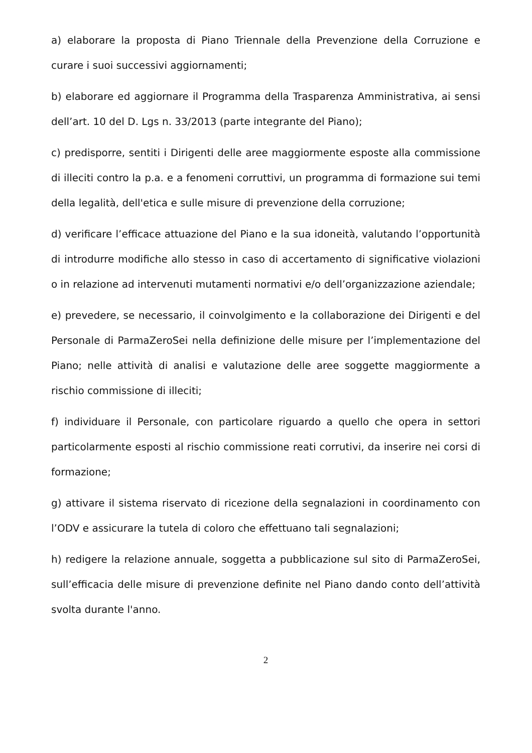a) elaborare la proposta di Piano Triennale della Prevenzione della Corruzione e curare i suoi successivi aggiornamenti;
b) elaborare ed aggiornare il Programma della Trasparenza Amministrativa, ai sensi dell’art. 10 del D. Lgs n. 33/2013 (parte integrante del Piano);
c) predisporre, sentiti i Dirigenti delle aree maggiormente esposte alla commissione di illeciti contro la p.a. e a fenomeni corruttivi, un programma di formazione sui temi della legalità, dell'etica e sulle misure di prevenzione della corruzione;
d) verificare l’efficace attuazione del Piano e la sua idoneità, valutando l’opportunità di introdurre modifiche allo stesso in caso di accertamento di significative violazioni o in relazione ad intervenuti mutamenti normativi e/o dell’organizzazione aziendale;
e) prevedere, se necessario, il coinvolgimento e la collaborazione dei Dirigenti e del Personale di ParmaZeroSei nella definizione delle misure per l’implementazione del Piano; nelle attività di analisi e valutazione delle aree soggette maggiormente a rischio commissione di illeciti;
f) individuare il Personale, con particolare riguardo a quello che opera in settori particolarmente esposti al rischio commissione reati corrutivi, da inserire nei corsi di formazione;
g) attivare il sistema riservato di ricezione della segnalazioni in coordinamento con l’ODV e assicurare la tutela di coloro che effettuano tali segnalazioni;
h) redigere la relazione annuale, soggetta a pubblicazione sul sito di ParmaZeroSei, sull’efficacia delle misure di prevenzione definite nel Piano dando conto dell’attività svolta durante l'anno.
2